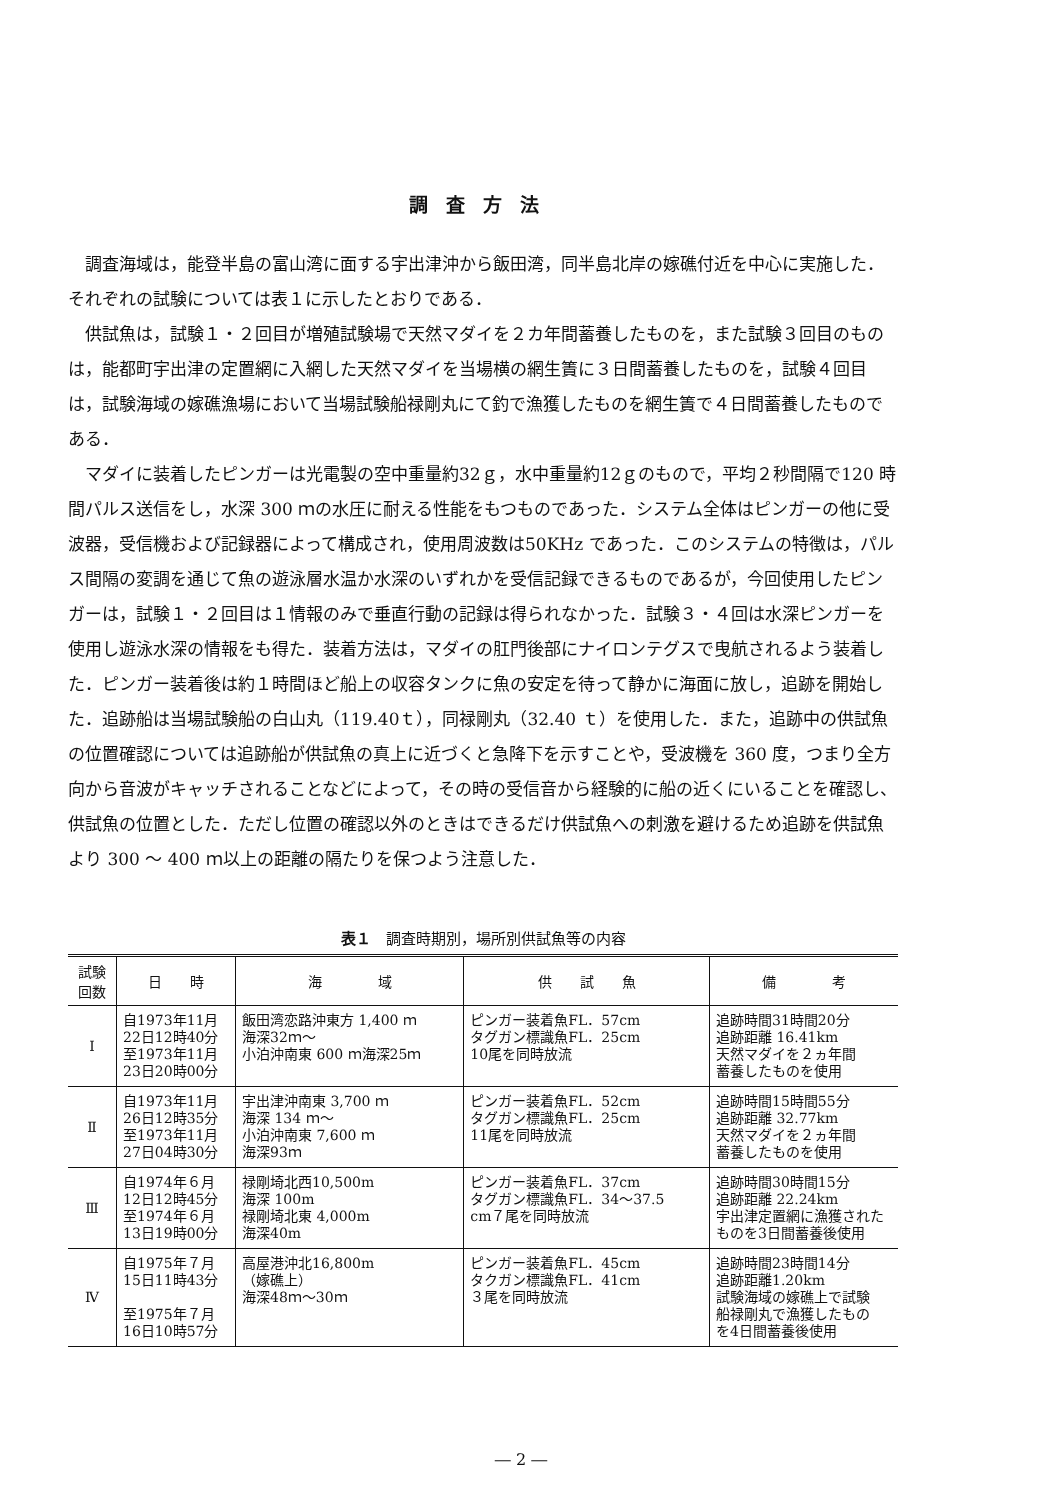調査方法
調査海域は，能登半島の富山湾に面する宇出津沖から飯田湾，同半島北岸の嫁礁付近を中心に実施した．それぞれの試験については表１に示したとおりである．
供試魚は，試験１・２回目が増殖試験場で天然マダイを２カ年間蓄養したものを，また試験３回目のものは，能都町宇出津の定置網に入網した天然マダイを当場横の網生簀に３日間蓄養したものを，試験４回目は，試験海域の嫁礁漁場において当場試験船禄剛丸にて釣で漁獲したものを網生簀で４日間蓄養したものである．
マダイに装着したピンガーは光電製の空中重量約32ｇ，水中重量約12ｇのもので，平均２秒間隔で120 時間パルス送信をし，水深 300 ｍの水圧に耐える性能をもつものであった．システム全体はピンガーの他に受波器，受信機および記録器によって構成され，使用周波数は50KHz であった．このシステムの特徴は，パルス間隔の変調を通じて魚の遊泳層水温か水深のいずれかを受信記録できるものであるが，今回使用したピンガーは，試験１・２回目は１情報のみで垂直行動の記録は得られなかった．試験３・４回は水深ピンガーを使用し遊泳水深の情報をも得た．装着方法は，マダイの肛門後部にナイロンテグスで曳航されるよう装着した．ピンガー装着後は約１時間ほど船上の収容タンクに魚の安定を待って静かに海面に放し，追跡を開始した．追跡船は当場試験船の白山丸（119.40ｔ），同禄剛丸（32.40 ｔ）を使用した．また，追跡中の供試魚の位置確認については追跡船が供試魚の真上に近づくと急降下を示すことや，受波機を 360 度，つまり全方向から音波がキャッチされることなどによって，その時の受信音から経験的に船の近くにいることを確認し、供試魚の位置とした．ただし位置の確認以外のときはできるだけ供試魚への刺激を避けるため追跡を供試魚より 300 ～ 400 ｍ以上の距離の隔たりを保つよう注意した．
表１　調査時期別，場所別供試魚等の内容
| 試験 回数 | 日 時 | 海 域 | 供 試 魚 | 備 考 |
| --- | --- | --- | --- | --- |
| Ⅰ | 自1973年11月 22日12時40分 至1973年11月 23日20時00分 | 飯田湾恋路沖東方 1,400 ｍ 海深32ｍ～ 小泊沖南東 600 ｍ海深25ｍ | ピンガー装着魚FL．57cm タグガン標識魚FL．25cm 10尾を同時放流 | 追跡時間31時間20分 追跡距離 16.41km 天然マダイを２ヵ年間 蓄養したものを使用 |
| Ⅱ | 自1973年11月 26日12時35分 至1973年11月 27日04時30分 | 宇出津沖南東 3,700 ｍ 海深 134 ｍ～ 小泊沖南東 7,600 ｍ 海深93ｍ | ピンガー装着魚FL．52cm タグガン標識魚FL．25cm 11尾を同時放流 | 追跡時間15時間55分 追跡距離 32.77km 天然マダイを２ヵ年間 蓄養したものを使用 |
| Ⅲ | 自1974年６月 12日12時45分 至1974年６月 13日19時00分 | 禄剛埼北西10,500m 海深 100m 禄剛埼北東 4,000m 海深40m | ピンガー装着魚FL．37cm タグガン標識魚FL．34～37.5 cm７尾を同時放流 | 追跡時間30時間15分 追跡距離 22.24km 宇出津定置網に漁獲された ものを3日間蓄養後使用 |
| Ⅳ | 自1975年７月 15日11時43分 至1975年７月 16日10時57分 | 高屋港沖北16,800m （嫁礁上） 海深48ｍ～30ｍ | ピンガー装着魚FL．45cm タクガン標識魚FL．41cm ３尾を同時放流 | 追跡時間23時間14分 追跡距離1.20km 試験海域の嫁礁上で試験 船禄剛丸で漁獲したもの を4日間蓄養後使用 |
― 2 ―